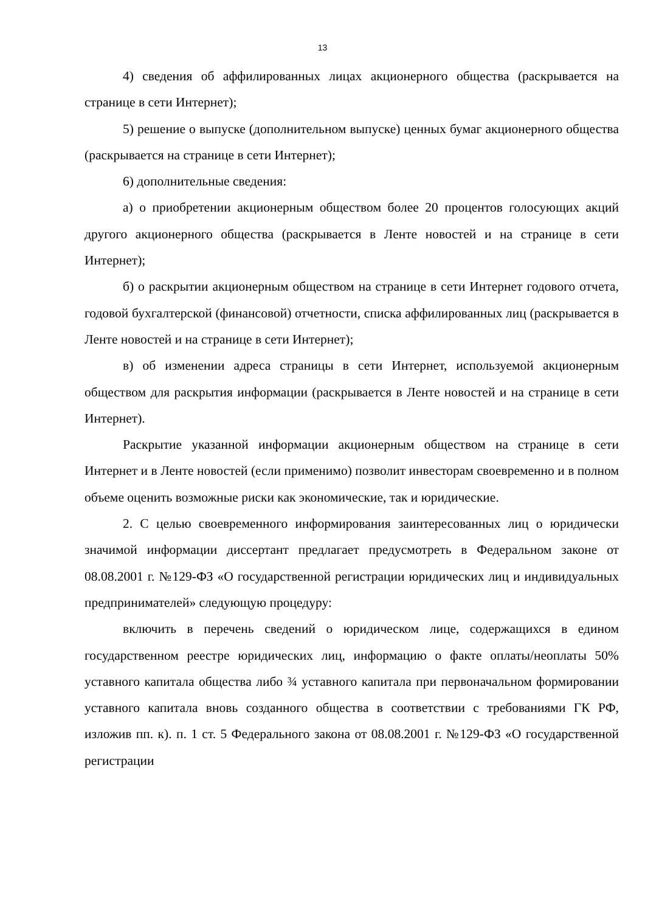13
4) сведения об аффилированных лицах акционерного общества (раскрывается на странице в сети Интернет);
5) решение о выпуске (дополнительном выпуске) ценных бумаг акционерного общества (раскрывается на странице в сети Интернет);
6) дополнительные сведения:
а) о приобретении акционерным обществом более 20 процентов голосующих акций другого акционерного общества (раскрывается в Ленте новостей и на странице в сети Интернет);
б) о раскрытии акционерным обществом на странице в сети Интернет годового отчета, годовой бухгалтерской (финансовой) отчетности, списка аффилированных лиц (раскрывается в Ленте новостей и на странице в сети Интернет);
в) об изменении адреса страницы в сети Интернет, используемой акционерным обществом для раскрытия информации (раскрывается в Ленте новостей и на странице в сети Интернет).
Раскрытие указанной информации акционерным обществом на странице в сети Интернет и в Ленте новостей (если применимо) позволит инвесторам своевременно и в полном объеме оценить возможные риски как экономические, так и юридические.
2. С целью своевременного информирования заинтересованных лиц о юридически значимой информации диссертант предлагает предусмотреть в Федеральном законе от 08.08.2001 г. №129-ФЗ «О государственной регистрации юридических лиц и индивидуальных предпринимателей» следующую процедуру:
включить в перечень сведений о юридическом лице, содержащихся в едином государственном реестре юридических лиц, информацию о факте оплаты/неоплаты 50% уставного капитала общества либо ¾ уставного капитала при первоначальном формировании уставного капитала вновь созданного общества в соответствии с требованиями ГК РФ, изложив пп. к). п. 1 ст. 5 Федерального закона от 08.08.2001 г. №129-ФЗ «О государственной регистрации